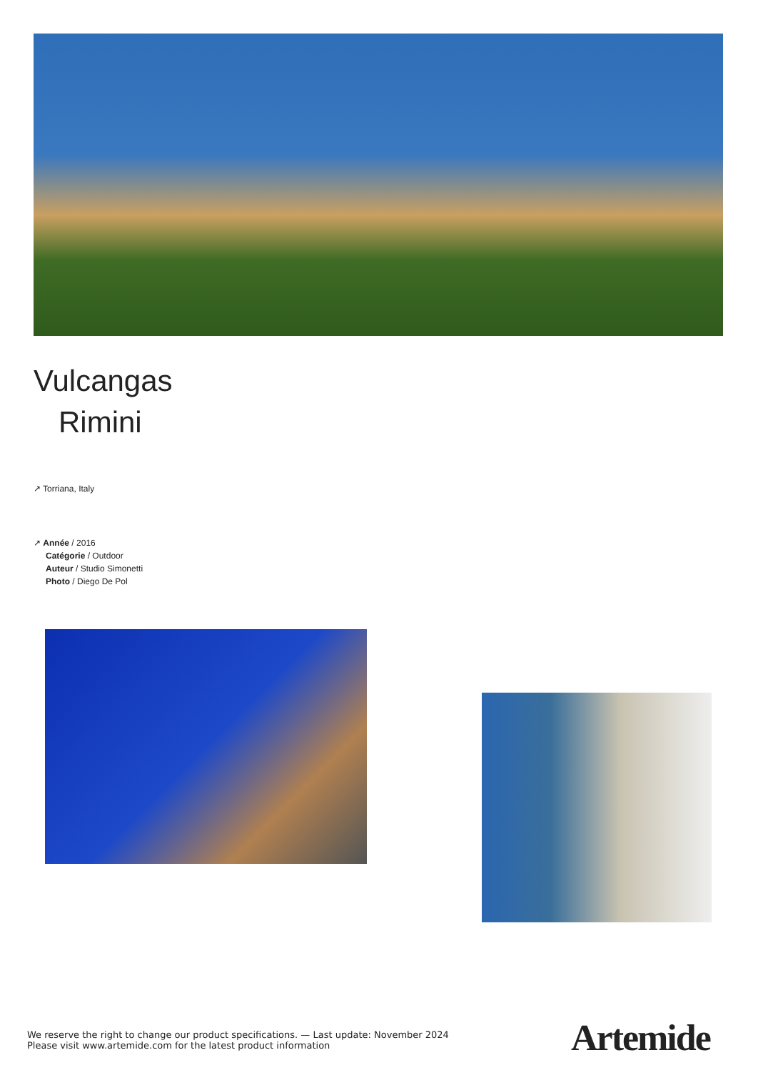Vulcangas
Rimini
↗ Torriana, Italy
↗ Année / 2016
Catégorie / Outdoor
Auteur / Studio Simonetti
Photo / Diego De Pol
We reserve the right to change our product specifications. — Last update: November 2024
Please visit www.artemide.com for the latest product information
Artemide